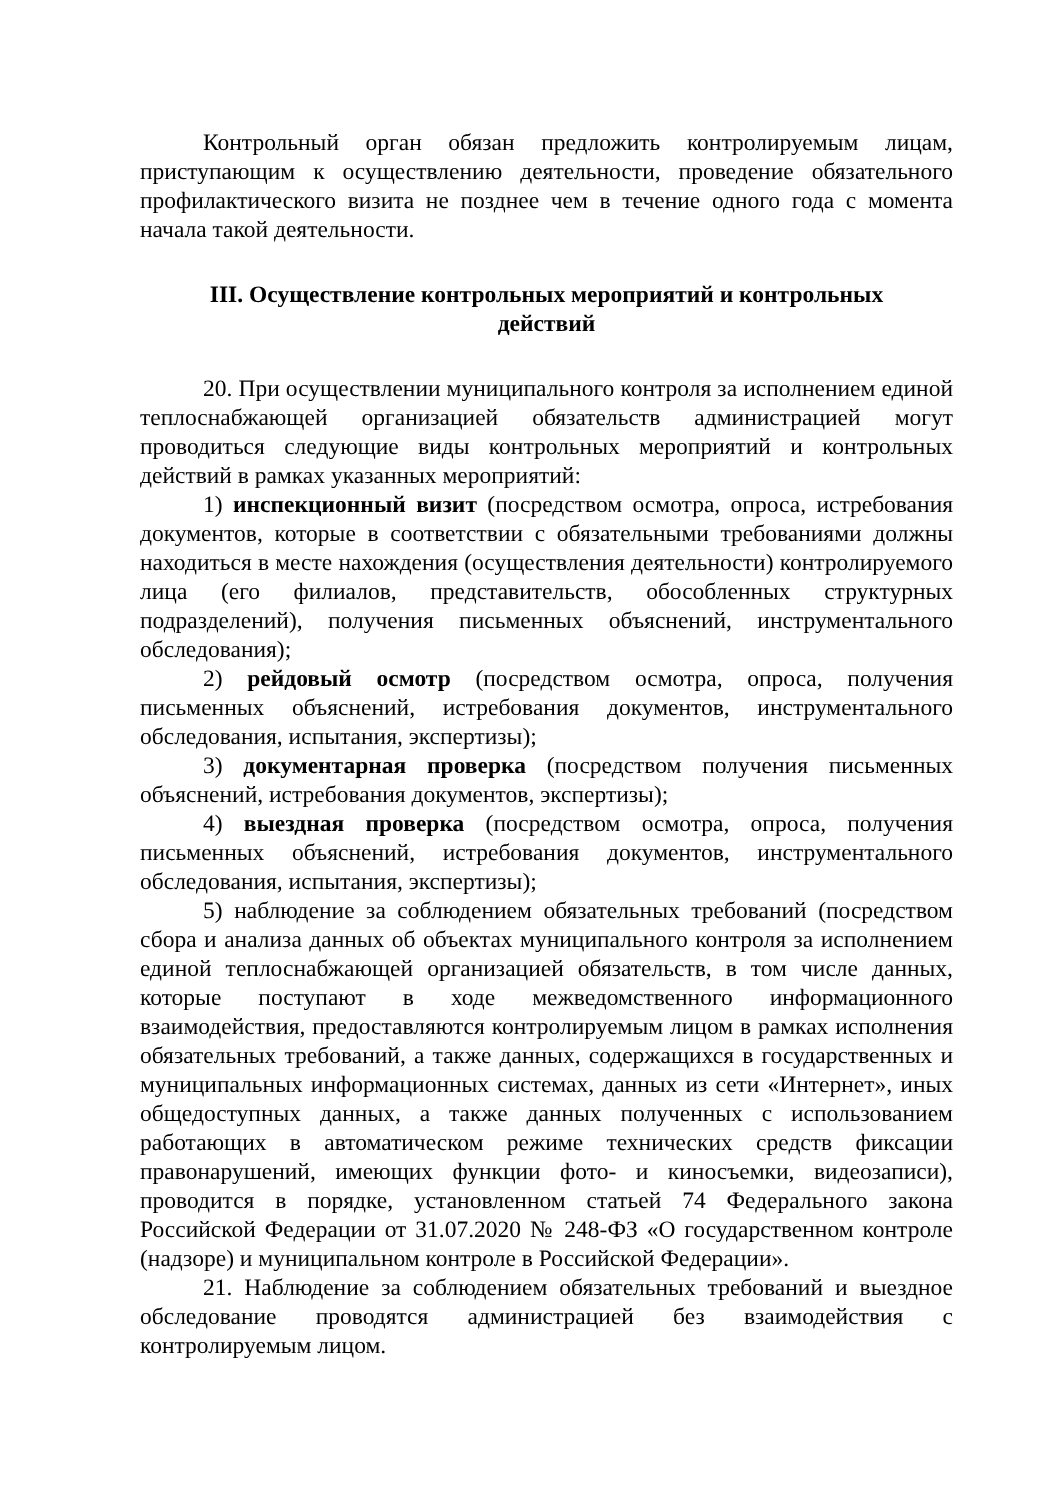Контрольный орган обязан предложить контролируемым лицам, приступающим к осуществлению деятельности, проведение обязательного профилактического визита не позднее чем в течение одного года с момента начала такой деятельности.
III. Осуществление контрольных мероприятий и контрольных действий
20. При осуществлении муниципального контроля за исполнением единой теплоснабжающей организацией обязательств администрацией могут проводиться следующие виды контрольных мероприятий и контрольных действий в рамках указанных мероприятий:
1) инспекционный визит (посредством осмотра, опроса, истребования документов, которые в соответствии с обязательными требованиями должны находиться в месте нахождения (осуществления деятельности) контролируемого лица (его филиалов, представительств, обособленных структурных подразделений), получения письменных объяснений, инструментального обследования);
2) рейдовый осмотр (посредством осмотра, опроса, получения письменных объяснений, истребования документов, инструментального обследования, испытания, экспертизы);
3) документарная проверка (посредством получения письменных объяснений, истребования документов, экспертизы);
4) выездная проверка (посредством осмотра, опроса, получения письменных объяснений, истребования документов, инструментального обследования, испытания, экспертизы);
5) наблюдение за соблюдением обязательных требований (посредством сбора и анализа данных об объектах муниципального контроля за исполнением единой теплоснабжающей организацией обязательств, в том числе данных, которые поступают в ходе межведомственного информационного взаимодействия, предоставляются контролируемым лицом в рамках исполнения обязательных требований, а также данных, содержащихся в государственных и муниципальных информационных системах, данных из сети «Интернет», иных общедоступных данных, а также данных полученных с использованием работающих в автоматическом режиме технических средств фиксации правонарушений, имеющих функции фото- и киносъемки, видеозаписи), проводится в порядке, установленном статьей 74 Федерального закона Российской Федерации от 31.07.2020 № 248-ФЗ «О государственном контроле (надзоре) и муниципальном контроле в Российской Федерации».
21. Наблюдение за соблюдением обязательных требований и выездное обследование проводятся администрацией без взаимодействия с контролируемым лицом.